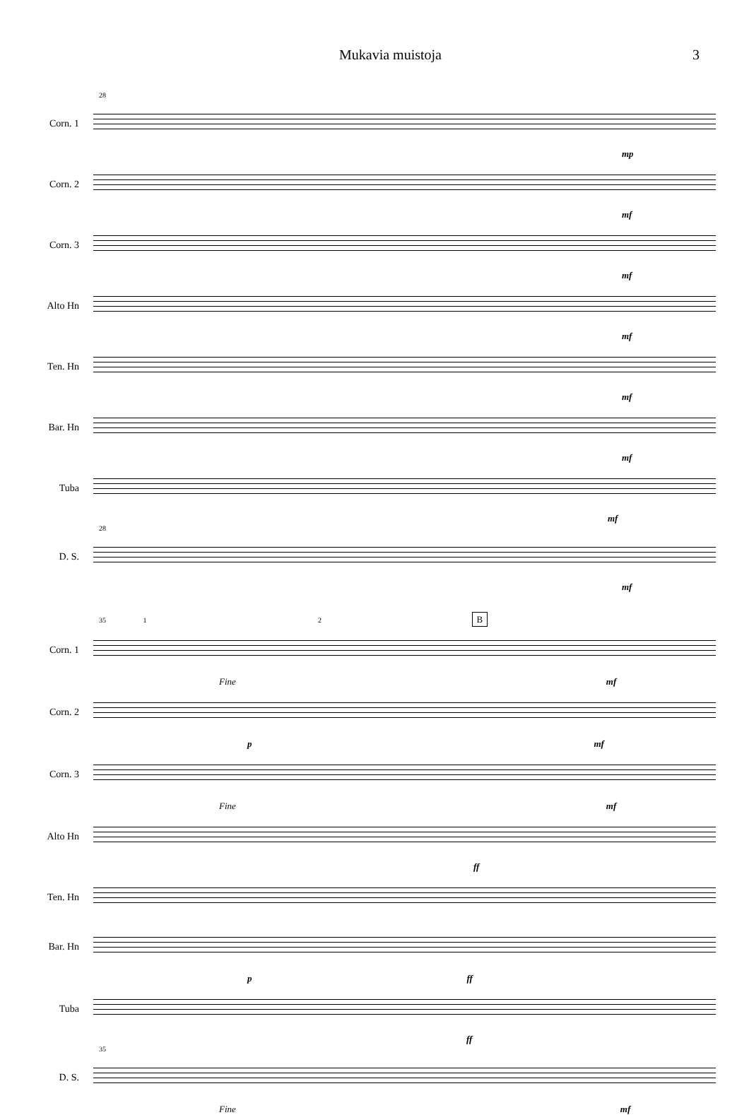Mukavia muistoja 3
28
Corn. 1
mp
Corn. 2
mf
Corn. 3
mf
Alto Hn
mf
Ten. Hn
mf
Bar. Hn
mf
Tuba
mf
28
D. S.
mf
35 1 2 B
Corn. 1
Fine mf
Corn. 2
p mf
Corn. 3
Fine mf
Alto Hn
ff
Ten. Hn
Bar. Hn
p ff
Tuba
ff
35
D. S.
Fine mf